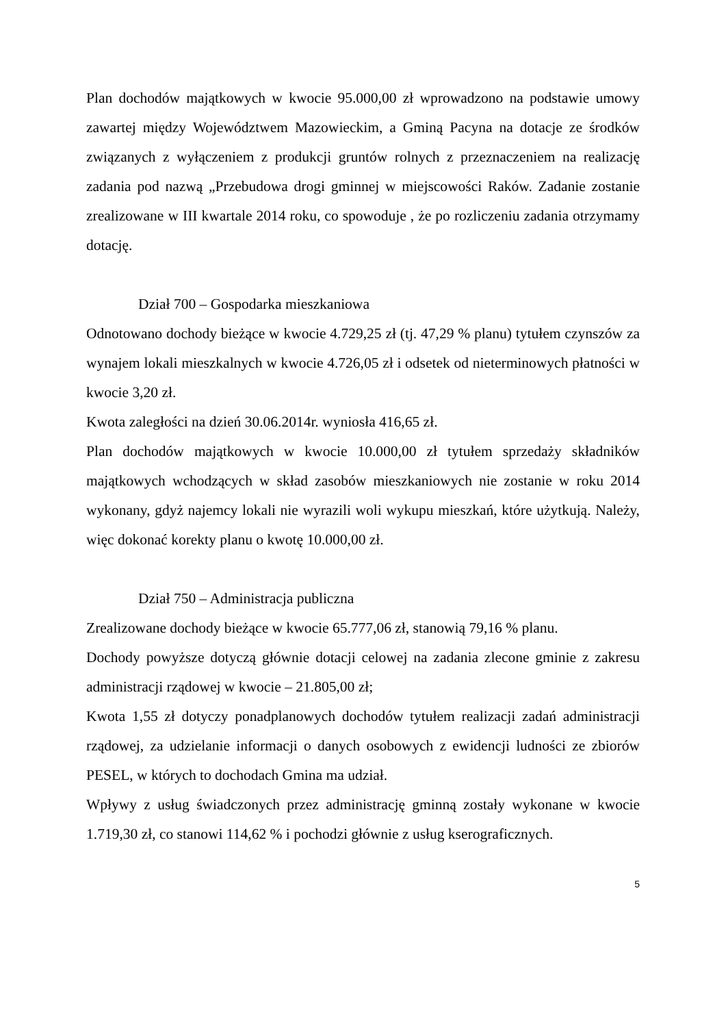Plan dochodów majątkowych w kwocie 95.000,00 zł wprowadzono na podstawie umowy zawartej między Województwem Mazowieckim, a Gminą Pacyna na dotacje ze środków związanych z wyłączeniem z produkcji gruntów rolnych z przeznaczeniem na realizację zadania pod nazwą „Przebudowa drogi gminnej w miejscowości Raków. Zadanie zostanie zrealizowane w III kwartale 2014 roku, co spowoduje , że po rozliczeniu zadania otrzymamy dotację.
Dział 700 – Gospodarka mieszkaniowa
Odnotowano dochody bieżące w kwocie 4.729,25 zł (tj. 47,29 % planu) tytułem czynszów za wynajem lokali mieszkalnych w kwocie 4.726,05 zł i odsetek od nieterminowych płatności w kwocie 3,20 zł.
Kwota zaległości na dzień 30.06.2014r. wyniosła 416,65 zł.
Plan dochodów majątkowych w kwocie 10.000,00 zł tytułem sprzedaży składników majątkowych wchodzących w skład zasobów mieszkaniowych nie zostanie w roku 2014 wykonany, gdyż najemcy lokali nie wyrazili woli wykupu mieszkań, które użytkują. Należy, więc dokonać korekty planu o kwotę 10.000,00 zł.
Dział 750 – Administracja publiczna
Zrealizowane dochody bieżące w kwocie 65.777,06 zł, stanowią 79,16 % planu.
Dochody powyższe dotyczą głównie dotacji celowej na zadania zlecone gminie z zakresu administracji rządowej w kwocie – 21.805,00 zł;
Kwota 1,55 zł dotyczy ponadplanowych dochodów tytułem realizacji zadań administracji rządowej, za udzielanie informacji o danych osobowych z ewidencji ludności ze zbiorów PESEL, w których to dochodach Gmina ma udział.
Wpływy z usług świadczonych przez administrację gminną zostały wykonane w kwocie 1.719,30 zł, co stanowi 114,62 % i pochodzi głównie z usług kserograficznych.
5